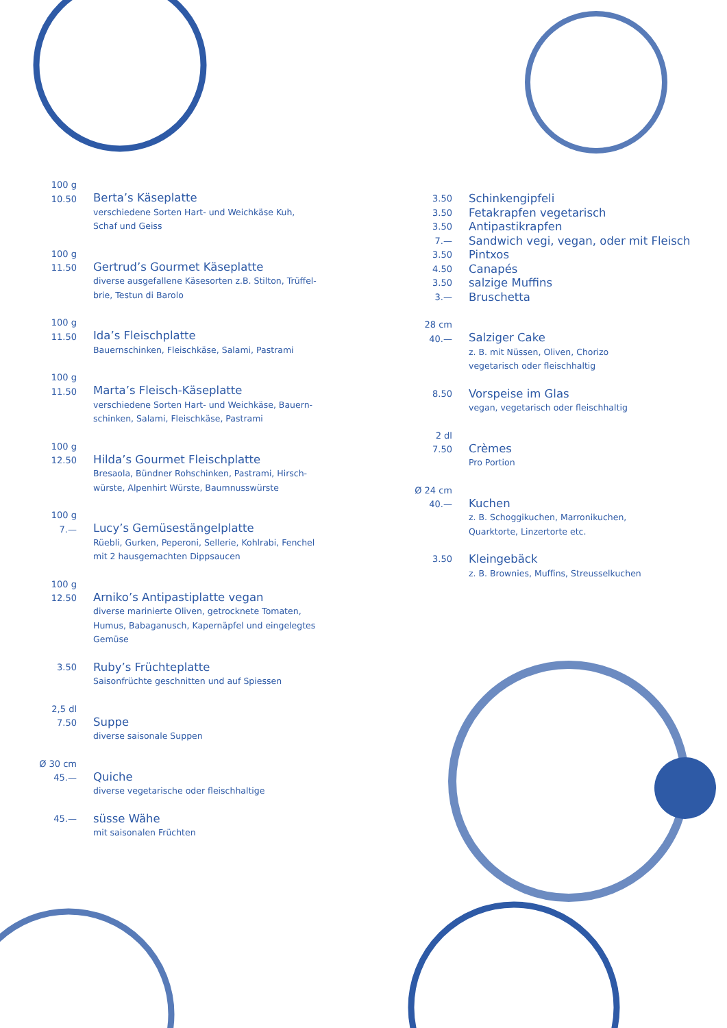100 g
10.50
Berta’s Käseplatte
verschiedene Sorten Hart- und Weichkäse Kuh,
Schaf und Geiss
100 g
11.50
Gertrud’s Gourmet Käseplatte
diverse ausgefallene Käsesorten z.B. Stilton, Trüffel-
brie, Testun di Barolo
100 g
11.50
Ida’s Fleischplatte
Bauernschinken, Fleischkäse, Salami, Pastrami
100 g
11.50
Marta’s Fleisch-Käseplatte
verschiedene Sorten Hart- und Weichkäse, Bauern-
schinken, Salami, Fleischkäse, Pastrami
100 g
12.50
Hilda’s Gourmet Fleischplatte
Bresaola, Bündner Rohschinken, Pastrami, Hirsch-
würste, Alpenhirt Würste, Baumnusswürste
100 g
7.—
Lucy’s Gemüsestängelplatte
Rüebli, Gurken, Peperoni, Sellerie, Kohlrabi, Fenchel
mit 2 hausgemachten Dippsaucen
100 g
12.50
Arniko’s Antipastiplatte vegan
diverse marinierte Oliven, getrocknete Tomaten,
Humus, Babaganusch, Kapernäpfel und eingelegtes
Gemüse
3.50
Ruby’s Früchteplatte
Saisonfrüchte geschnitten und auf Spiessen
2,5 dl
7.50
Suppe
diverse saisonale Suppen
Ø 30 cm
45.—
Quiche
diverse vegetarische oder fleischhaltige
45.—
süsse Wähe
mit saisonalen Früchten
3.50
Schinkengipfeli
3.50
Fetakrapfen vegetarisch
3.50
Antipastikrapfen
7.—
Sandwich vegi, vegan, oder mit Fleisch
3.50
Pintxos
4.50
Canapés
3.50
salzige Muffins
3.—
Bruschetta
28 cm
40.—
Salziger Cake
z. B. mit Nüssen, Oliven, Chorizo
vegetarisch oder fleischhaltig
8.50
Vorspeise im Glas
vegan, vegetarisch oder fleischhaltig
2 dl
7.50
Crèmes
Pro Portion
Ø 24 cm
40.—
Kuchen
z. B. Schoggikuchen, Marronikuchen,
Quarktorte, Linzertorte etc.
3.50
Kleingebäck
z. B. Brownies, Muffins, Streusselkuchen